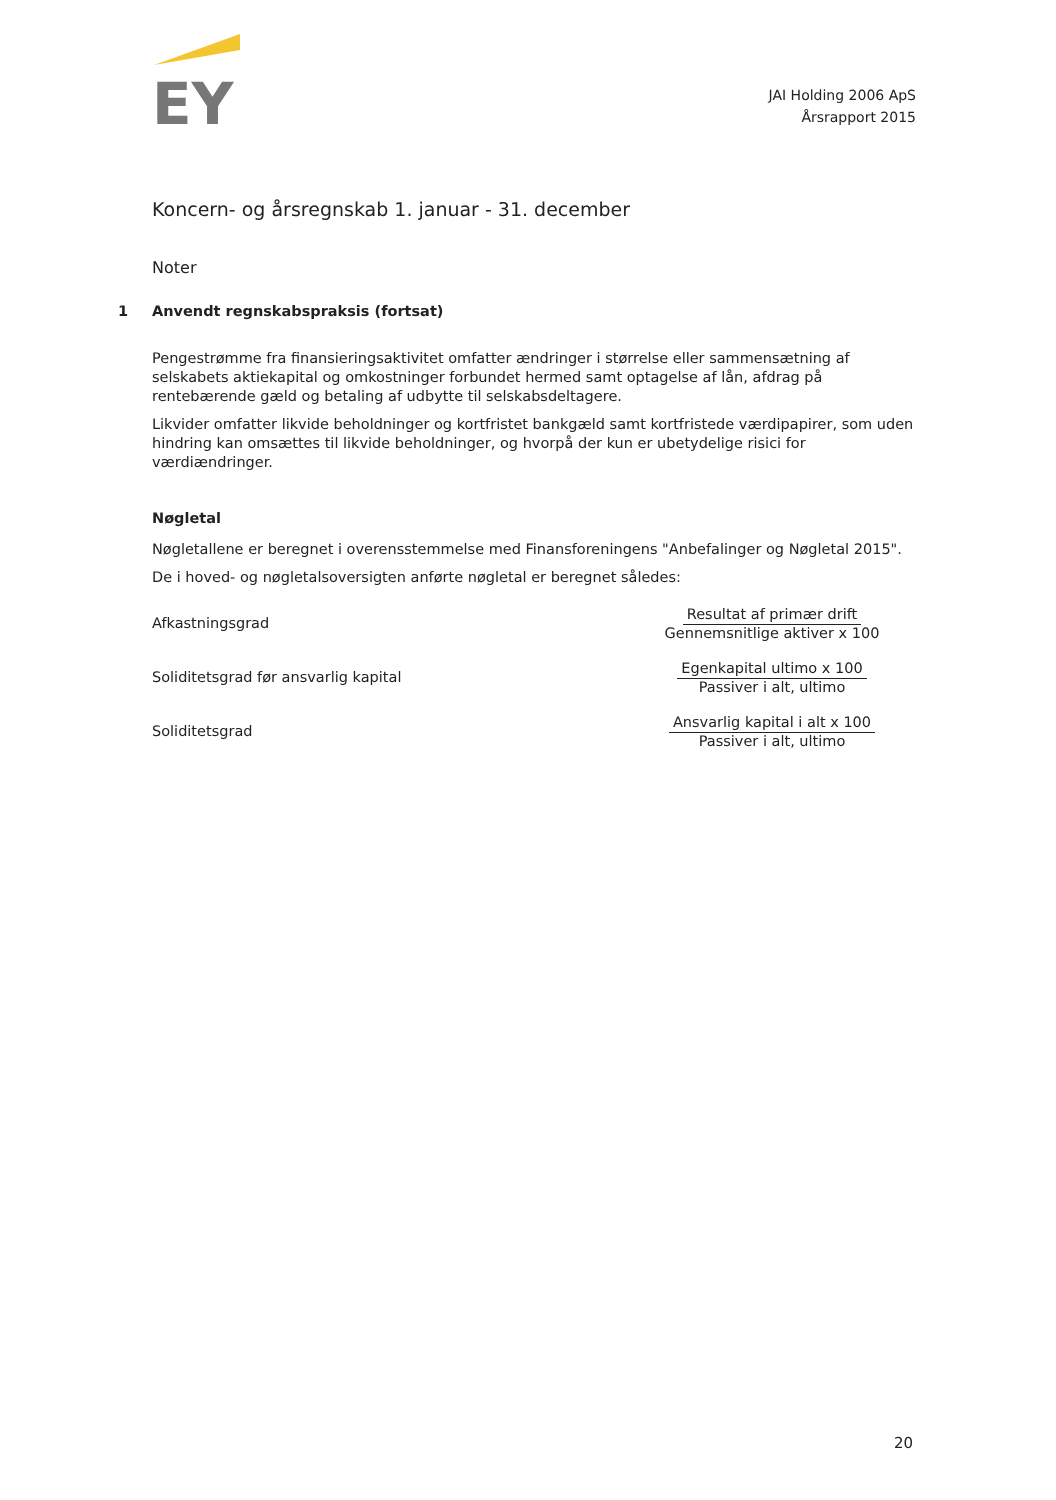EY
JAI Holding 2006 ApS
Årsrapport 2015
Koncern- og årsregnskab 1. januar - 31. december
Noter
1 Anvendt regnskabspraksis (fortsat)
Pengestrømme fra finansieringsaktivitet omfatter ændringer i størrelse eller sammensætning af selskabets aktiekapital og omkostninger forbundet hermed samt optagelse af lån, afdrag på rentebærende gæld og betaling af udbytte til selskabsdeltagere.
Likvider omfatter likvide beholdninger og kortfristet bankgæld samt kortfristede værdipapirer, som uden hindring kan omsættes til likvide beholdninger, og hvorpå der kun er ubetydelige risici for værdiændringer.
Nøgletal
Nøgletallene er beregnet i overensstemmelse med Finansforeningens "Anbefalinger og Nøgletal 2015".
De i hoved- og nøgletalsoversigten anførte nøgletal er beregnet således:
| Afkastningsgrad | Resultat af primær drift Gennemsnitlige aktiver x 100 |
| Soliditetsgrad før ansvarlig kapital | Egenkapital ultimo x 100 Passiver i alt, ultimo |
| Soliditetsgrad | Ansvarlig kapital i alt x 100 Passiver i alt, ultimo |
20